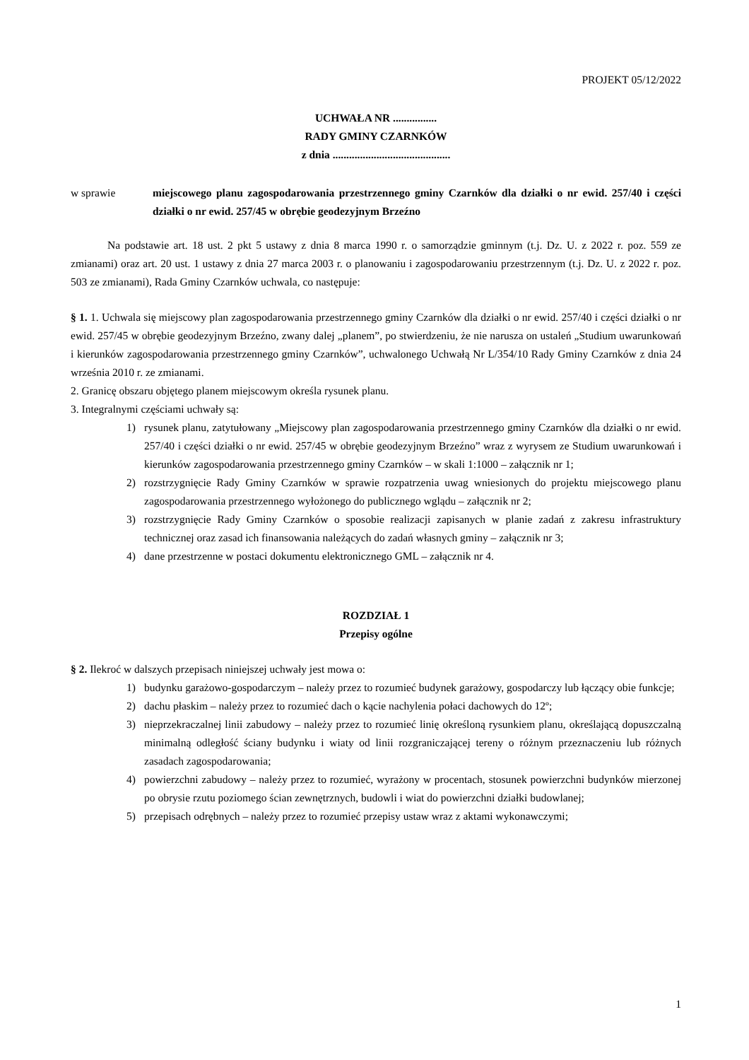PROJEKT 05/12/2022
UCHWAŁA NR ................
RADY GMINY CZARNKÓW
z dnia ...........................................
w sprawie miejscowego planu zagospodarowania przestrzennego gminy Czarnków dla działki o nr ewid. 257/40 i części działki o nr ewid. 257/45 w obrębie geodezyjnym Brzeźno
Na podstawie art. 18 ust. 2 pkt 5 ustawy z dnia 8 marca 1990 r. o samorządzie gminnym (t.j. Dz. U. z 2022 r. poz. 559 ze zmianami) oraz art. 20 ust. 1 ustawy z dnia 27 marca 2003 r. o planowaniu i zagospodarowaniu przestrzennym (t.j. Dz. U. z 2022 r. poz. 503 ze zmianami), Rada Gminy Czarnków uchwala, co następuje:
§ 1. 1. Uchwala się miejscowy plan zagospodarowania przestrzennego gminy Czarnków dla działki o nr ewid. 257/40 i części działki o nr ewid. 257/45 w obrębie geodezyjnym Brzeźno, zwany dalej „planem”, po stwierdzeniu, że nie narusza on ustaleń „Studium uwarunkowań i kierunków zagospodarowania przestrzennego gminy Czarnków”, uchwalonego Uchwałą Nr L/354/10 Rady Gminy Czarnków z dnia 24 września 2010 r. ze zmianami.
2. Granicę obszaru objętego planem miejscowym określa rysunek planu.
3. Integralnymi częściami uchwały są:
1) rysunek planu, zatytułowany „Miejscowy plan zagospodarowania przestrzennego gminy Czarnków dla działki o nr ewid. 257/40 i części działki o nr ewid. 257/45 w obrębie geodezyjnym Brzeźno” wraz z wyrysem ze Studium uwarunkowań i kierunków zagospodarowania przestrzennego gminy Czarnków – w skali 1:1000 – załącznik nr 1;
2) rozstrzygnięcie Rady Gminy Czarnków w sprawie rozpatrzenia uwag wniesionych do projektu miejscowego planu zagospodarowania przestrzennego wyłożonego do publicznego wglądu – załącznik nr 2;
3) rozstrzygnięcie Rady Gminy Czarnków o sposobie realizacji zapisanych w planie zadań z zakresu infrastruktury technicznej oraz zasad ich finansowania należących do zadań własnych gminy – załącznik nr 3;
4) dane przestrzenne w postaci dokumentu elektronicznego GML – załącznik nr 4.
ROZDZIAŁ 1
Przepisy ogólne
§ 2. Ilekroć w dalszych przepisach niniejszej uchwały jest mowa o:
1) budynku garażowo-gospodarczym – należy przez to rozumieć budynek garażowy, gospodarczy lub łączący obie funkcje;
2) dachu płaskim – należy przez to rozumieć dach o kącie nachylenia połaci dachowych do 12º;
3) nieprzekraczalnej linii zabudowy – należy przez to rozumieć linię określoną rysunkiem planu, określającą dopuszczalną minimalną odległość ściany budynku i wiaty od linii rozgraniczającej tereny o różnym przeznaczeniu lub różnych zasadach zagospodarowania;
4) powierzchni zabudowy – należy przez to rozumieć, wyrażony w procentach, stosunek powierzchni budynków mierzonej po obrysie rzutu poziomego ścian zewnętrznych, budowli i wiat do powierzchni działki budowlanej;
5) przepisach odrębnych – należy przez to rozumieć przepisy ustaw wraz z aktami wykonawczymi;
1